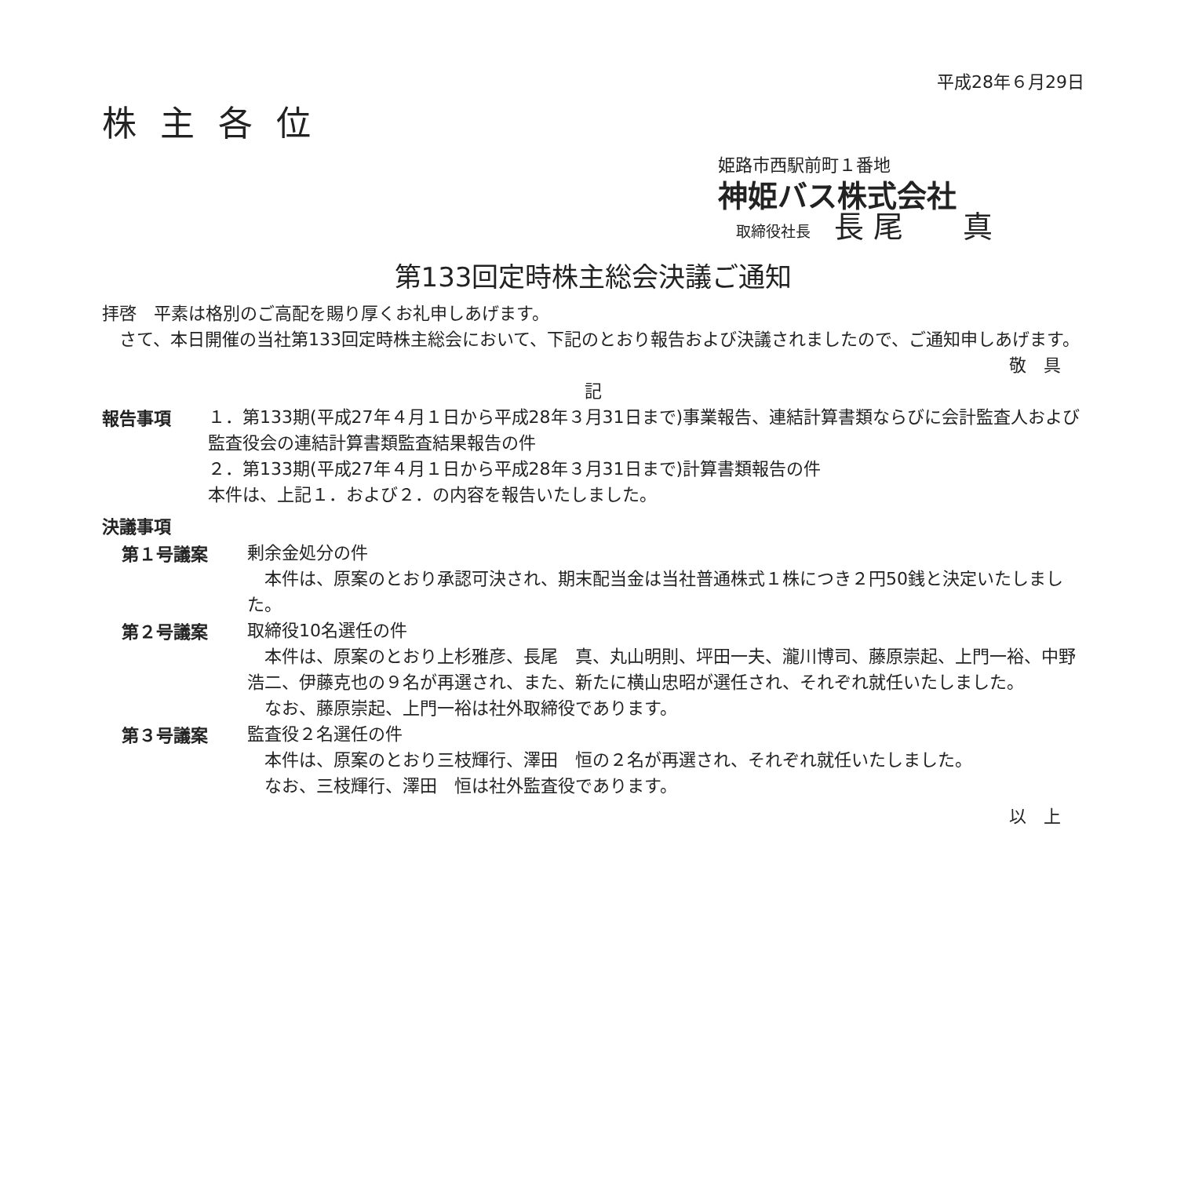平成28年６月29日
株主各位
姫路市西駅前町１番地
神姫バス株式会社
取締役社長 長 尾　　真
第133回定時株主総会決議ご通知
拝啓　平素は格別のご高配を賜り厚くお礼申しあげます。
　さて、本日開催の当社第133回定時株主総会において、下記のとおり報告および決議されましたので、ご通知申しあげます。
敬　具
記
報告事項
１．第133期(平成27年４月１日から平成28年３月31日まで)事業報告、連結計算書類ならびに会計監査人および監査役会の連結計算書類監査結果報告の件
２．第133期(平成27年４月１日から平成28年３月31日まで)計算書類報告の件
本件は、上記１．および２．の内容を報告いたしました。
決議事項
第１号議案
剰余金処分の件
　本件は、原案のとおり承認可決され、期末配当金は当社普通株式１株につき２円50銭と決定いたしました。
第２号議案
取締役10名選任の件
　本件は、原案のとおり上杉雅彦、長尾　真、丸山明則、坪田一夫、瀧川博司、藤原崇起、上門一裕、中野浩二、伊藤克也の９名が再選され、また、新たに横山忠昭が選任され、それぞれ就任いたしました。
　なお、藤原崇起、上門一裕は社外取締役であります。
第３号議案
監査役２名選任の件
　本件は、原案のとおり三枝輝行、澤田　恒の２名が再選され、それぞれ就任いたしました。
　なお、三枝輝行、澤田　恒は社外監査役であります。
以　上